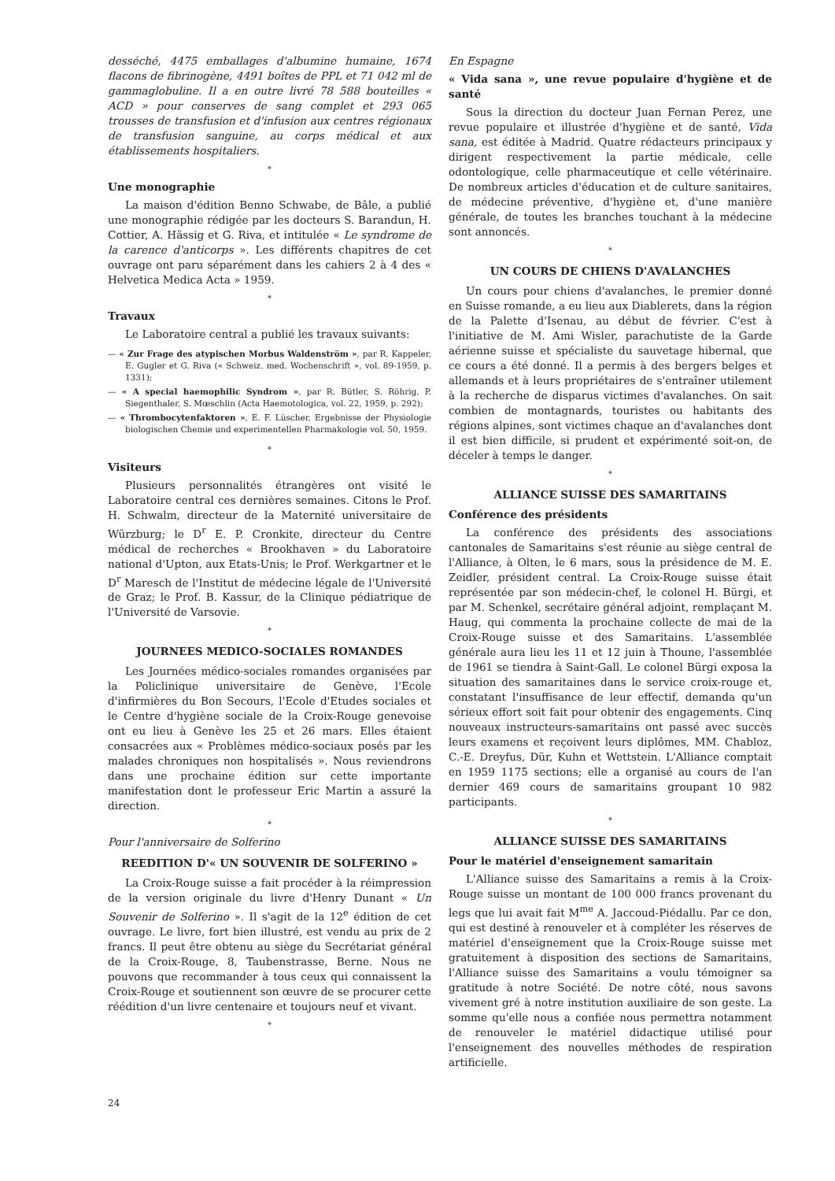desséché, 4475 emballages d'albumine humaine, 1674 flacons de fibrinogène, 4491 boîtes de PPL et 71 042 ml de gammaglobuline. Il a en outre livré 78 588 bouteilles « ACD » pour conserves de sang complet et 293 065 trousses de transfusion et d'infusion aux centres régionaux de transfusion sanguine, au corps médical et aux établissements hospitaliers.
*
Une monographie
La maison d'édition Benno Schwabe, de Bâle, a publié une monographie rédigée par les docteurs S. Barandun, H. Cottier, A. Hässig et G. Riva, et intitulée « Le syndrome de la carence d'anticorps ». Les différents chapitres de cet ouvrage ont paru séparément dans les cahiers 2 à 4 des « Helvetica Medica Acta » 1959.
*
Travaux
Le Laboratoire central a publié les travaux suivants:
— « Zur Frage des atypischen Morbus Waldenström », par R. Kappeler, E. Gugler et G. Riva (« Schweiz. med. Wochenschrift », vol. 89-1959, p. 1331);
— « A special haemophilic Syndrom », par R. Bütler, S. Röhrig, P. Siegenthaler, S. Mœschlin (Acta Haemotologica, vol. 22, 1959, p. 292);
— « Thrombocytenfaktoren », E. F. Lüscher, Ergebnisse der Physiologie biologischen Chemie und experimentellen Pharmakologie vol. 50, 1959.
*
Visiteurs
Plusieurs personnalités étrangères ont visité le Laboratoire central ces dernières semaines. Citons le Prof. H. Schwalm, directeur de la Maternité universitaire de Würzburg; le D<sup>r</sup> E. P. Cronkite, directeur du Centre médical de recherches « Brookhaven » du Laboratoire national d'Upton, aux Etats-Unis; le Prof. Werkgartner et le D<sup>r</sup> Maresch de l'Institut de médecine légale de l'Université de Graz; le Prof. B. Kassur, de la Clinique pédiatrique de l'Université de Varsovie.
*
JOURNEES MEDICO-SOCIALES ROMANDES
Les Journées médico-sociales romandes organisées par la Policlinique universitaire de Genève, l'Ecole d'infirmières du Bon Secours, l'Ecole d'Etudes sociales et le Centre d'hygiène sociale de la Croix-Rouge genevoise ont eu lieu à Genève les 25 et 26 mars. Elles étaient consacrées aux « Problèmes médico-sociaux posés par les malades chroniques non hospitalisés ». Nous reviendrons dans une prochaine édition sur cette importante manifestation dont le professeur Eric Martin a assuré la direction.
*
Pour l'anniversaire de Solferino
REEDITION D'« UN SOUVENIR DE SOLFERINO »
La Croix-Rouge suisse a fait procéder à la réimpression de la version originale du livre d'Henry Dunant « Un Souvenir de Solferino ». Il s'agit de la 12<sup>e</sup> édition de cet ouvrage. Le livre, fort bien illustré, est vendu au prix de 2 francs. Il peut être obtenu au siège du Secrétariat général de la Croix-Rouge, 8, Taubenstrasse, Berne. Nous ne pouvons que recommander à tous ceux qui connaissent la Croix-Rouge et soutiennent son œuvre de se procurer cette réédition d'un livre centenaire et toujours neuf et vivant.
*
En Espagne
« Vida sana », une revue populaire d'hygiène et de santé
Sous la direction du docteur Juan Fernan Perez, une revue populaire et illustrée d'hygiène et de santé, Vida sana, est éditée à Madrid. Quatre rédacteurs principaux y dirigent respectivement la partie médicale, celle odontologique, celle pharmaceutique et celle vétérinaire. De nombreux articles d'éducation et de culture sanitaires, de médecine préventive, d'hygiène et, d'une manière générale, de toutes les branches touchant à la médecine sont annoncés.
*
UN COURS DE CHIENS D'AVALANCHES
Un cours pour chiens d'avalanches, le premier donné en Suisse romande, a eu lieu aux Diablerets, dans la région de la Palette d'Isenau, au début de février. C'est à l'initiative de M. Ami Wisler, parachutiste de la Garde aérienne suisse et spécialiste du sauvetage hibernal, que ce cours a été donné. Il a permis à des bergers belges et allemands et à leurs propriétaires de s'entraîner utilement à la recherche de disparus victimes d'avalanches. On sait combien de montagnards, touristes ou habitants des régions alpines, sont victimes chaque an d'avalanches dont il est bien difficile, si prudent et expérimenté soit-on, de déceler à temps le danger.
*
ALLIANCE SUISSE DES SAMARITAINS
Conférence des présidents
La conférence des présidents des associations cantonales de Samaritains s'est réunie au siège central de l'Alliance, à Olten, le 6 mars, sous la présidence de M. E. Zeidler, président central. La Croix-Rouge suisse était représentée par son médecin-chef, le colonel H. Bürgi, et par M. Schenkel, secrétaire général adjoint, remplaçant M. Haug, qui commenta la prochaine collecte de mai de la Croix-Rouge suisse et des Samaritains. L'assemblée générale aura lieu les 11 et 12 juin à Thoune, l'assemblée de 1961 se tiendra à Saint-Gall. Le colonel Bürgi exposa la situation des samaritaines dans le service croix-rouge et, constatant l'insuffisance de leur effectif, demanda qu'un sérieux effort soit fait pour obtenir des engagements. Cinq nouveaux instructeurs-samaritains ont passé avec succès leurs examens et reçoivent leurs diplômes, MM. Chabloz, C.-E. Dreyfus, Dür, Kuhn et Wettstein. L'Alliance comptait en 1959 1175 sections; elle a organisé au cours de l'an dernier 469 cours de samaritains groupant 10 982 participants.
*
ALLIANCE SUISSE DES SAMARITAINS
Pour le matériel d'enseignement samaritain
L'Alliance suisse des Samaritains a remis à la Croix-Rouge suisse un montant de 100 000 francs provenant du legs que lui avait fait M<sup>me</sup> A. Jaccoud-Piédallu. Par ce don, qui est destiné à renouveler et à compléter les réserves de matériel d'enseignement que la Croix-Rouge suisse met gratuitement à disposition des sections de Samaritains, l'Alliance suisse des Samaritains a voulu témoigner sa gratitude à notre Société. De notre côté, nous savons vivement gré à notre institution auxiliaire de son geste. La somme qu'elle nous a confiée nous permettra notamment de renouveler le matériel didactique utilisé pour l'enseignement des nouvelles méthodes de respiration artificielle.
24